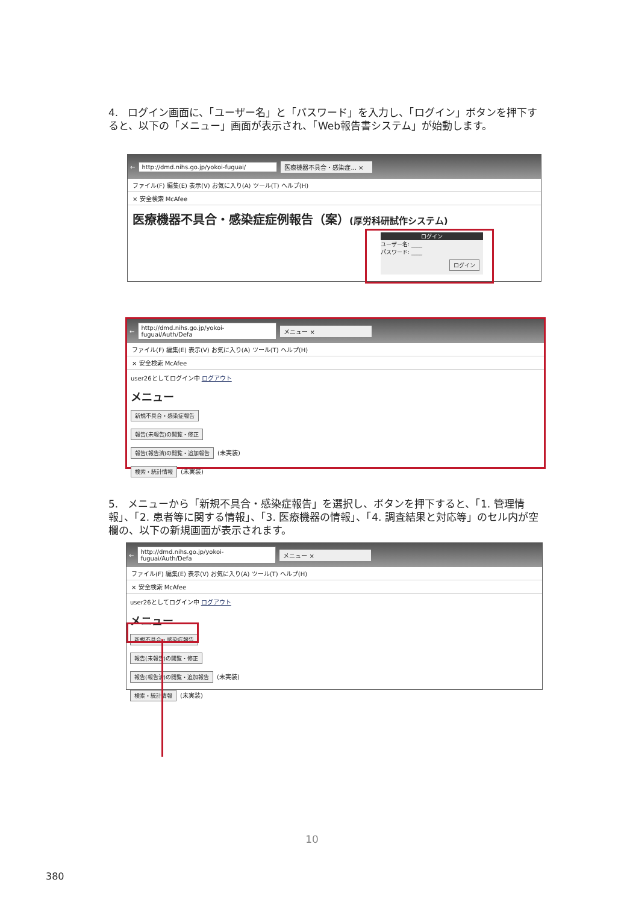4. ログイン画面に、「ユーザー名」と「パスワード」を入力し、「ログイン」ボタンを押下すると、以下の「メニュー」画面が表示され、「Web報告書システム」が始動します。
← http://dmd.nihs.go.jp/yokoi-fuguai/ 医療機器不具合・感染症... ×
ファイル(F) 編集(E) 表示(V) お気に入り(A) ツール(T) ヘルプ(H)
× 安全検索 McAfee
医療機器不具合・感染症症例報告（案）(厚労科研試作システム)
ログイン
ユーザー名: ____
パスワード: ____
ログイン
← http://dmd.nihs.go.jp/yokoi-fuguai/Auth/Defa メニュー ×
ファイル(F) 編集(E) 表示(V) お気に入り(A) ツール(T) ヘルプ(H)
× 安全検索 McAfee
user26としてログイン中 ログアウト
メニュー
新規不具合・感染症報告
報告(未報告)の閲覧・修正
報告(報告済)の閲覧・追加報告 (未実装)
検索・統計情報 (未実装)
5. メニューから「新規不具合・感染症報告」を選択し、ボタンを押下すると、「1. 管理情報」、「2. 患者等に関する情報」、「3. 医療機器の情報」、「4. 調査結果と対応等」のセル内が空欄の、以下の新規画面が表示されます。
← http://dmd.nihs.go.jp/yokoi-fuguai/Auth/Defa メニュー ×
ファイル(F) 編集(E) 表示(V) お気に入り(A) ツール(T) ヘルプ(H)
× 安全検索 McAfee
user26としてログイン中 ログアウト
メニュー
新規不具合・感染症報告
報告(未報告)の閲覧・修正
報告(報告済)の閲覧・追加報告 (未実装)
検索・統計情報 (未実装)
10
380